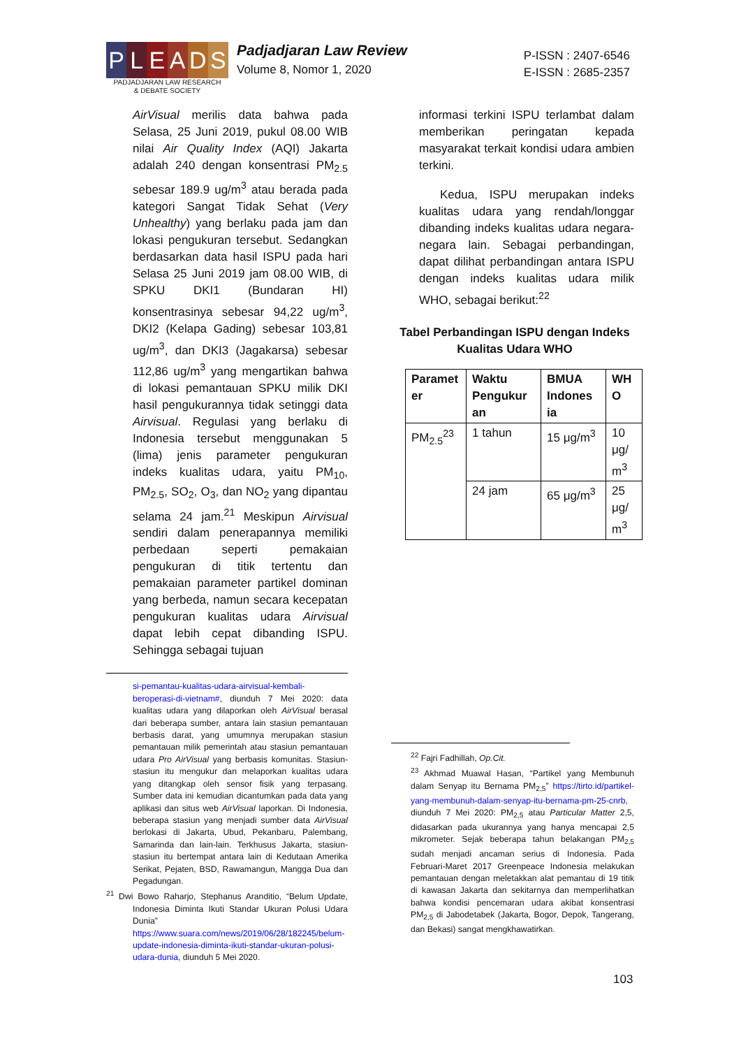P L E A D S
PADJADJARAN LAW RESEARCH
& DEBATE SOCIETY
Padjadjaran Law Review
Volume 8, Nomor 1, 2020
P-ISSN : 2407-6546
E-ISSN : 2685-2357
AirVisual merilis data bahwa pada Selasa, 25 Juni 2019, pukul 08.00 WIB nilai Air Quality Index (AQI) Jakarta adalah 240 dengan konsentrasi PM<sub>2.5</sub> sebesar 189.9 ug/m<sup>3</sup> atau berada pada kategori Sangat Tidak Sehat (Very Unhealthy) yang berlaku pada jam dan lokasi pengukuran tersebut. Sedangkan berdasarkan data hasil ISPU pada hari Selasa 25 Juni 2019 jam 08.00 WIB, di SPKU DKI1 (Bundaran HI) konsentrasinya sebesar 94,22 ug/m<sup>3</sup>, DKI2 (Kelapa Gading) sebesar 103,81 ug/m<sup>3</sup>, dan DKI3 (Jagakarsa) sebesar 112,86 ug/m<sup>3</sup> yang mengartikan bahwa di lokasi pemantauan SPKU milik DKI hasil pengukurannya tidak setinggi data Airvisual. Regulasi yang berlaku di Indonesia tersebut menggunakan 5 (lima) jenis parameter pengukuran indeks kualitas udara, yaitu PM<sub>10</sub>, PM<sub>2.5</sub>, SO<sub>2</sub>, O<sub>3</sub>, dan NO<sub>2</sub> yang dipantau selama 24 jam.<sup>21</sup> Meskipun Airvisual sendiri dalam penerapannya memiliki perbedaan seperti pemakaian pengukuran di titik tertentu dan pemakaian parameter partikel dominan yang berbeda, namun secara kecepatan pengukuran kualitas udara Airvisual dapat lebih cepat dibanding ISPU. Sehingga sebagai tujuan
si-pemantau-kualitas-udara-airvisual-kembali-beroperasi-di-vietnam#, diunduh 7 Mei 2020: data kualitas udara yang dilaporkan oleh AirVisual berasal dari beberapa sumber, antara lain stasiun pemantauan berbasis darat, yang umumnya merupakan stasiun pemantauan milik pemerintah atau stasiun pemantauan udara Pro AirVisual yang berbasis komunitas. Stasiun-stasiun itu mengukur dan melaporkan kualitas udara yang ditangkap oleh sensor fisik yang terpasang. Sumber data ini kemudian dicantumkan pada data yang aplikasi dan situs web AirVisual laporkan. Di Indonesia, beberapa stasiun yang menjadi sumber data AirVisual berlokasi di Jakarta, Ubud, Pekanbaru, Palembang, Samarinda dan lain-lain. Terkhusus Jakarta, stasiun-stasiun itu bertempat antara lain di Kedutaan Amerika Serikat, Pejaten, BSD, Rawamangun, Mangga Dua dan Pegadungan.
<sup>21</sup> Dwi Bowo Raharjo, Stephanus Aranditio, “Belum Update, Indonesia Diminta Ikuti Standar Ukuran Polusi Udara Dunia” https://www.suara.com/news/2019/06/28/182245/belum-update-indonesia-diminta-ikuti-standar-ukuran-polusi-udara-dunia, diunduh 5 Mei 2020.
informasi terkini ISPU terlambat dalam memberikan peringatan kepada masyarakat terkait kondisi udara ambien terkini.
Kedua, ISPU merupakan indeks kualitas udara yang rendah/longgar dibanding indeks kualitas udara negara-negara lain. Sebagai perbandingan, dapat dilihat perbandingan antara ISPU dengan indeks kualitas udara milik WHO, sebagai berikut:<sup>22</sup>
Tabel Perbandingan ISPU dengan Indeks Kualitas Udara WHO
| Paramet er | Waktu Pengukur an | BMUA Indones ia | WH O |
| --- | --- | --- | --- |
| PM<sub>2.5</sub><sup>23</sup> | 1 tahun | 15 μg/m<sup>3</sup> | 10 μg/ m<sup>3</sup> |
| | 24 jam | 65 μg/m<sup>3</sup> | 25 μg/ m<sup>3</sup> |
<sup>22</sup> Fajri Fadhillah, Op.Cit.
<sup>23</sup> Akhmad Muawal Hasan, “Partikel yang Membunuh dalam Senyap itu Bernama PM<sub>2,5</sub>” https://tirto.id/partikel-yang-membunuh-dalam-senyap-itu-bernama-pm-25-cnrb, diunduh 7 Mei 2020: PM<sub>2,5</sub> atau Particular Matter 2,5, didasarkan pada ukurannya yang hanya mencapai 2,5 mikrometer. Sejak beberapa tahun belakangan PM<sub>2,5</sub> sudah menjadi ancaman serius di Indonesia. Pada Februari-Maret 2017 Greenpeace Indonesia melakukan pemantauan dengan meletakkan alat pemantau di 19 titik di kawasan Jakarta dan sekitarnya dan memperlihatkan bahwa kondisi pencemaran udara akibat konsentrasi PM<sub>2,5</sub> di Jabodetabek (Jakarta, Bogor, Depok, Tangerang, dan Bekasi) sangat mengkhawatirkan.
103